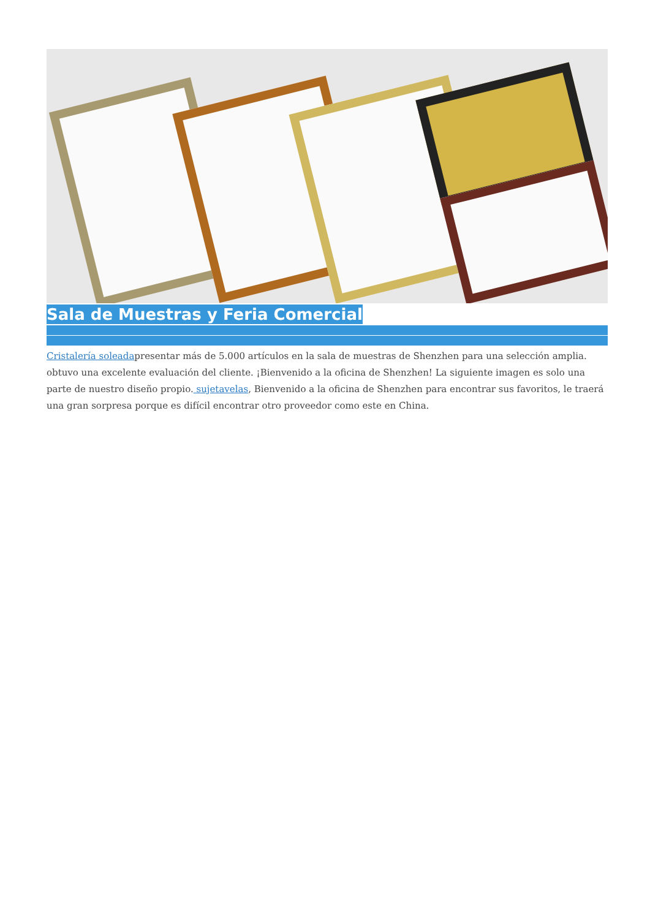Sala de Muestras y Feria Comercial
Cristalería soleadapresentar más de 5.000 artículos en la sala de muestras de Shenzhen para una selección amplia. obtuvo una excelente evaluación del cliente. ¡Bienvenido a la oficina de Shenzhen! La siguiente imagen es solo una parte de nuestro diseño propio. sujetavelas, Bienvenido a la oficina de Shenzhen para encontrar sus favoritos, le traerá una gran sorpresa porque es difícil encontrar otro proveedor como este en China.